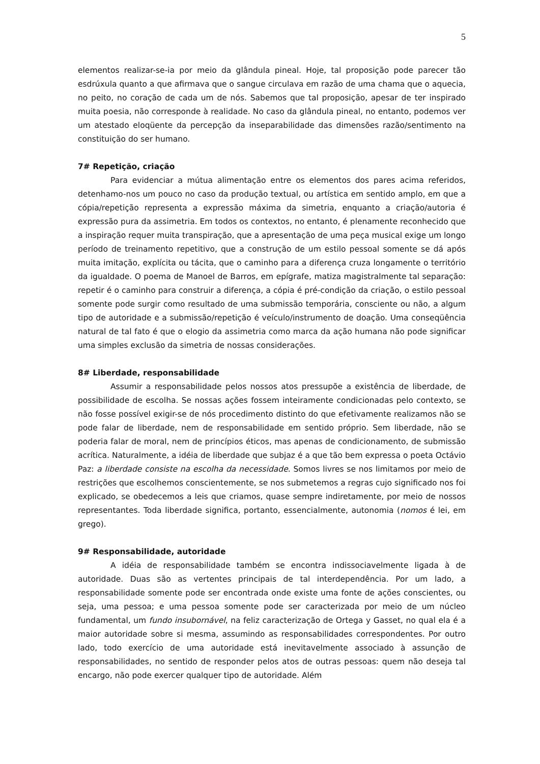5
elementos realizar-se-ia por meio da glândula pineal. Hoje, tal proposição pode parecer tão esdrúxula quanto a que afirmava que o sangue circulava em razão de uma chama que o aquecia, no peito, no coração de cada um de nós. Sabemos que tal proposição, apesar de ter inspirado muita poesia, não corresponde à realidade. No caso da glândula pineal, no entanto, podemos ver um atestado eloqüente da percepção da inseparabilidade das dimensões razão/sentimento na constituição do ser humano.
7# Repetição, criação
Para evidenciar a mútua alimentação entre os elementos dos pares acima referidos, detenhamo-nos um pouco no caso da produção textual, ou artística em sentido amplo, em que a cópia/repetição representa a expressão máxima da simetria, enquanto a criação/autoria é expressão pura da assimetria. Em todos os contextos, no entanto, é plenamente reconhecido que a inspiração requer muita transpiração, que a apresentação de uma peça musical exige um longo período de treinamento repetitivo, que a construção de um estilo pessoal somente se dá após muita imitação, explícita ou tácita, que o caminho para a diferença cruza longamente o território da igualdade. O poema de Manoel de Barros, em epígrafe, matiza magistralmente tal separação: repetir é o caminho para construir a diferença, a cópia é pré-condição da criação, o estilo pessoal somente pode surgir como resultado de uma submissão temporária, consciente ou não, a algum tipo de autoridade e a submissão/repetição é veículo/instrumento de doação. Uma conseqüência natural de tal fato é que o elogio da assimetria como marca da ação humana não pode significar uma simples exclusão da simetria de nossas considerações.
8# Liberdade, responsabilidade
Assumir a responsabilidade pelos nossos atos pressupõe a existência de liberdade, de possibilidade de escolha. Se nossas ações fossem inteiramente condicionadas pelo contexto, se não fosse possível exigir-se de nós procedimento distinto do que efetivamente realizamos não se pode falar de liberdade, nem de responsabilidade em sentido próprio. Sem liberdade, não se poderia falar de moral, nem de princípios éticos, mas apenas de condicionamento, de submissão acrítica. Naturalmente, a idéia de liberdade que subjaz é a que tão bem expressa o poeta Octávio Paz: a liberdade consiste na escolha da necessidade. Somos livres se nos limitamos por meio de restrições que escolhemos conscientemente, se nos submetemos a regras cujo significado nos foi explicado, se obedecemos a leis que criamos, quase sempre indiretamente, por meio de nossos representantes. Toda liberdade significa, portanto, essencialmente, autonomia (nomos é lei, em grego).
9# Responsabilidade, autoridade
A idéia de responsabilidade também se encontra indissociavelmente ligada à de autoridade. Duas são as vertentes principais de tal interdependência. Por um lado, a responsabilidade somente pode ser encontrada onde existe uma fonte de ações conscientes, ou seja, uma pessoa; e uma pessoa somente pode ser caracterizada por meio de um núcleo fundamental, um fundo insubornável, na feliz caracterização de Ortega y Gasset, no qual ela é a maior autoridade sobre si mesma, assumindo as responsabilidades correspondentes. Por outro lado, todo exercício de uma autoridade está inevitavelmente associado à assunção de responsabilidades, no sentido de responder pelos atos de outras pessoas: quem não deseja tal encargo, não pode exercer qualquer tipo de autoridade. Além